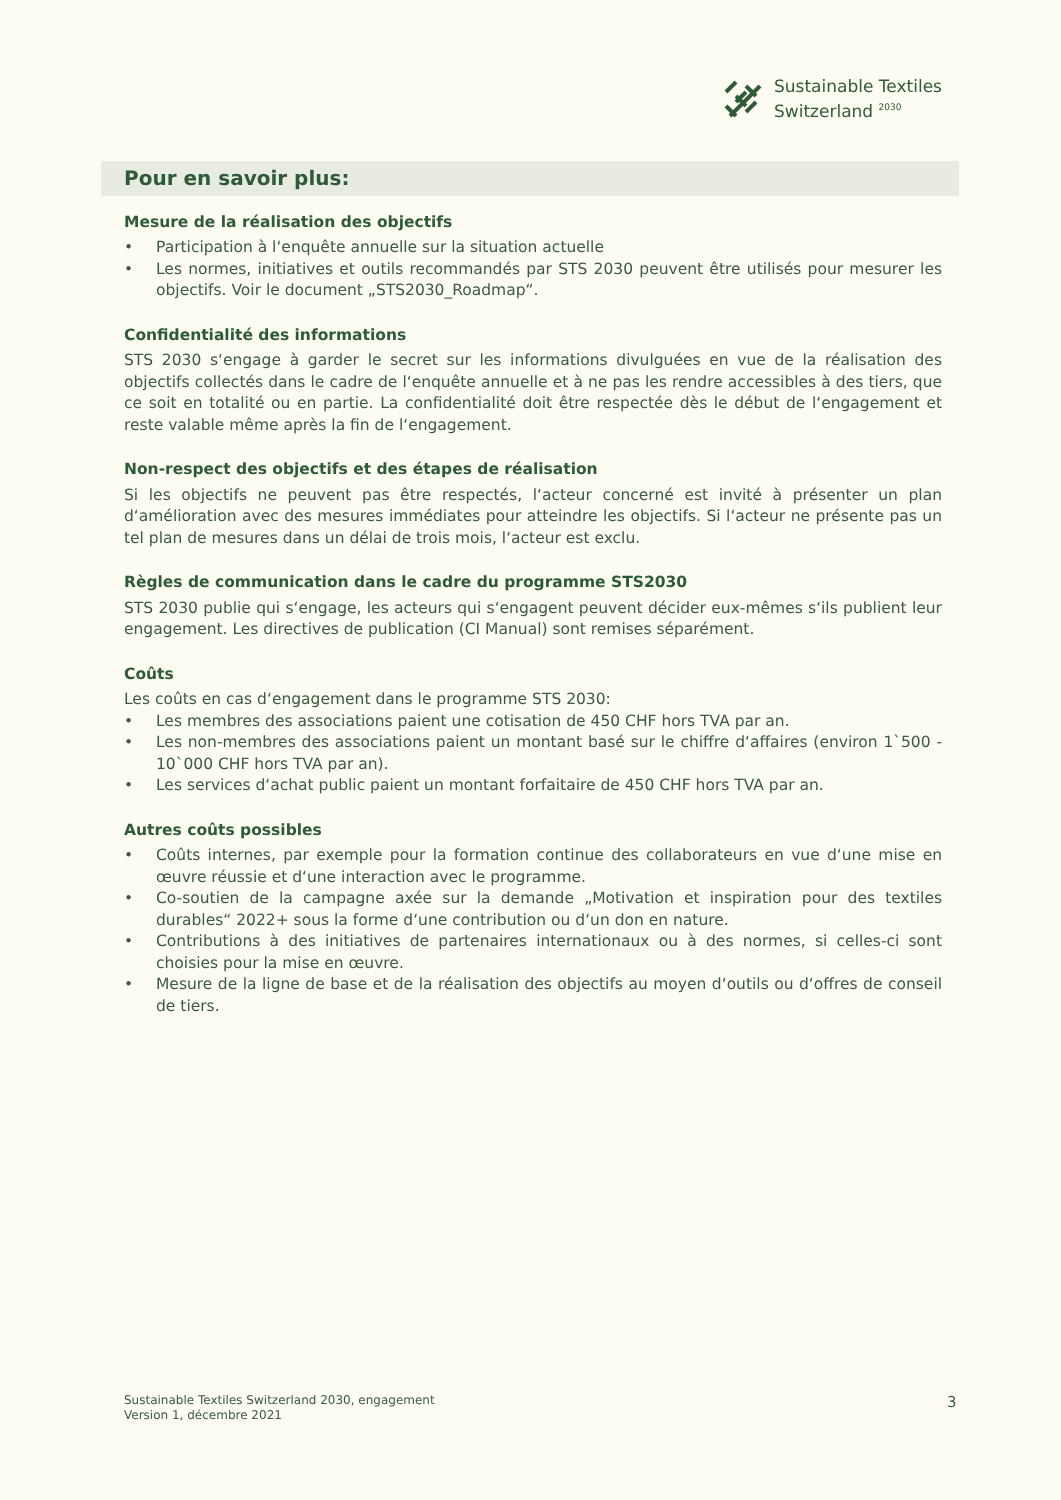Sustainable Textiles
Switzerland <sup>2030</sup>
Pour en savoir plus:
Mesure de la réalisation des objectifs
• Participation à l‘enquête annuelle sur la situation actuelle
• Les normes, initiatives et outils recommandés par STS 2030 peuvent être utilisés pour mesurer les objectifs. Voir le document „STS2030_Roadmap“.
Confidentialité des informations
STS 2030 s‘engage à garder le secret sur les informations divulguées en vue de la réalisation des objectifs collectés dans le cadre de l‘enquête annuelle et à ne pas les rendre accessibles à des tiers, que ce soit en totalité ou en partie. La confidentialité doit être respectée dès le début de l‘engagement et reste valable même après la fin de l‘engagement.
Non-respect des objectifs et des étapes de réalisation
Si les objectifs ne peuvent pas être respectés, l‘acteur concerné est invité à présenter un plan d‘amélioration avec des mesures immédiates pour atteindre les objectifs. Si l‘acteur ne présente pas un tel plan de mesures dans un délai de trois mois, l‘acteur est exclu.
Règles de communication dans le cadre du programme STS2030
STS 2030 publie qui s‘engage, les acteurs qui s‘engagent peuvent décider eux-mêmes s‘ils publient leur engagement. Les directives de publication (CI Manual) sont remises séparément.
Coûts
Les coûts en cas d‘engagement dans le programme STS 2030:
• Les membres des associations paient une cotisation de 450 CHF hors TVA par an.
• Les non-membres des associations paient un montant basé sur le chiffre d‘affaires (environ 1`500 - 10`000 CHF hors TVA par an).
• Les services d‘achat public paient un montant forfaitaire de 450 CHF hors TVA par an.
Autres coûts possibles
• Coûts internes, par exemple pour la formation continue des collaborateurs en vue d‘une mise en œuvre réussie et d‘une interaction avec le programme.
• Co-soutien de la campagne axée sur la demande „Motivation et inspiration pour des textiles durables“ 2022+ sous la forme d‘une contribution ou d‘un don en nature.
• Contributions à des initiatives de partenaires internationaux ou à des normes, si celles-ci sont choisies pour la mise en œuvre.
• Mesure de la ligne de base et de la réalisation des objectifs au moyen d‘outils ou d‘offres de conseil de tiers.
Sustainable Textiles Switzerland 2030, engagement
Version 1, décembre 2021
3